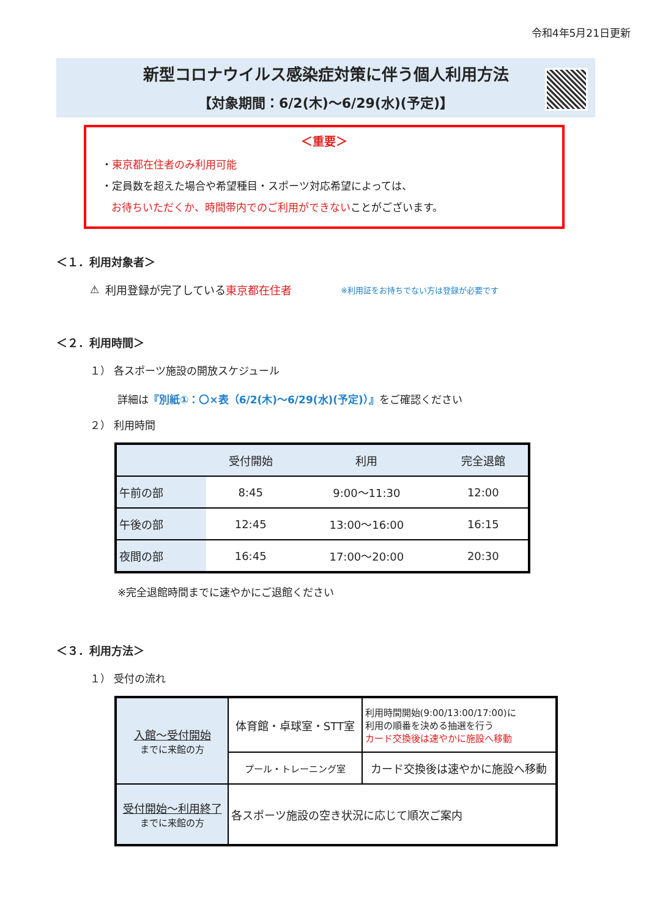令和4年5月21日更新
新型コロナウイルス感染症対策に伴う個人利用方法
【対象期間：6/2(木)～6/29(水)(予定)】
＜重要＞
・東京都在住者のみ利用可能
・定員数を超えた場合や希望種目・スポーツ対応希望によっては、
お待ちいただくか、時間帯内でのご利用ができないことがございます。
＜１．利用対象者＞
⚠ 利用登録が完了している東京都在住者 ※利用証をお持ちでない方は登録が必要です
＜２．利用時間＞
１） 各スポーツ施設の開放スケジュール
詳細は『別紙①：〇×表（6/2(木)～6/29(水)(予定)）』をご確認ください
２） 利用時間
| | 受付開始 | 利用 | 完全退館 |
| --- | --- | --- | --- |
| 午前の部 | 8:45 | 9:00～11:30 | 12:00 |
| 午後の部 | 12:45 | 13:00～16:00 | 16:15 |
| 夜間の部 | 16:45 | 17:00～20:00 | 20:30 |
※完全退館時間までに速やかにご退館ください
＜３．利用方法＞
１） 受付の流れ
| 入館～受付開始 までに来館の方 | 体育館・卓球室・STT室 | 利用時間開始(9:00/13:00/17:00)に 利用の順番を決める抽選を行う カード交換後は速やかに施設へ移動 |
| | プール・トレーニング室 | カード交換後は速やかに施設へ移動 |
| 受付開始～利用終了 までに来館の方 | 各スポーツ施設の空き状況に応じて順次ご案内 | |